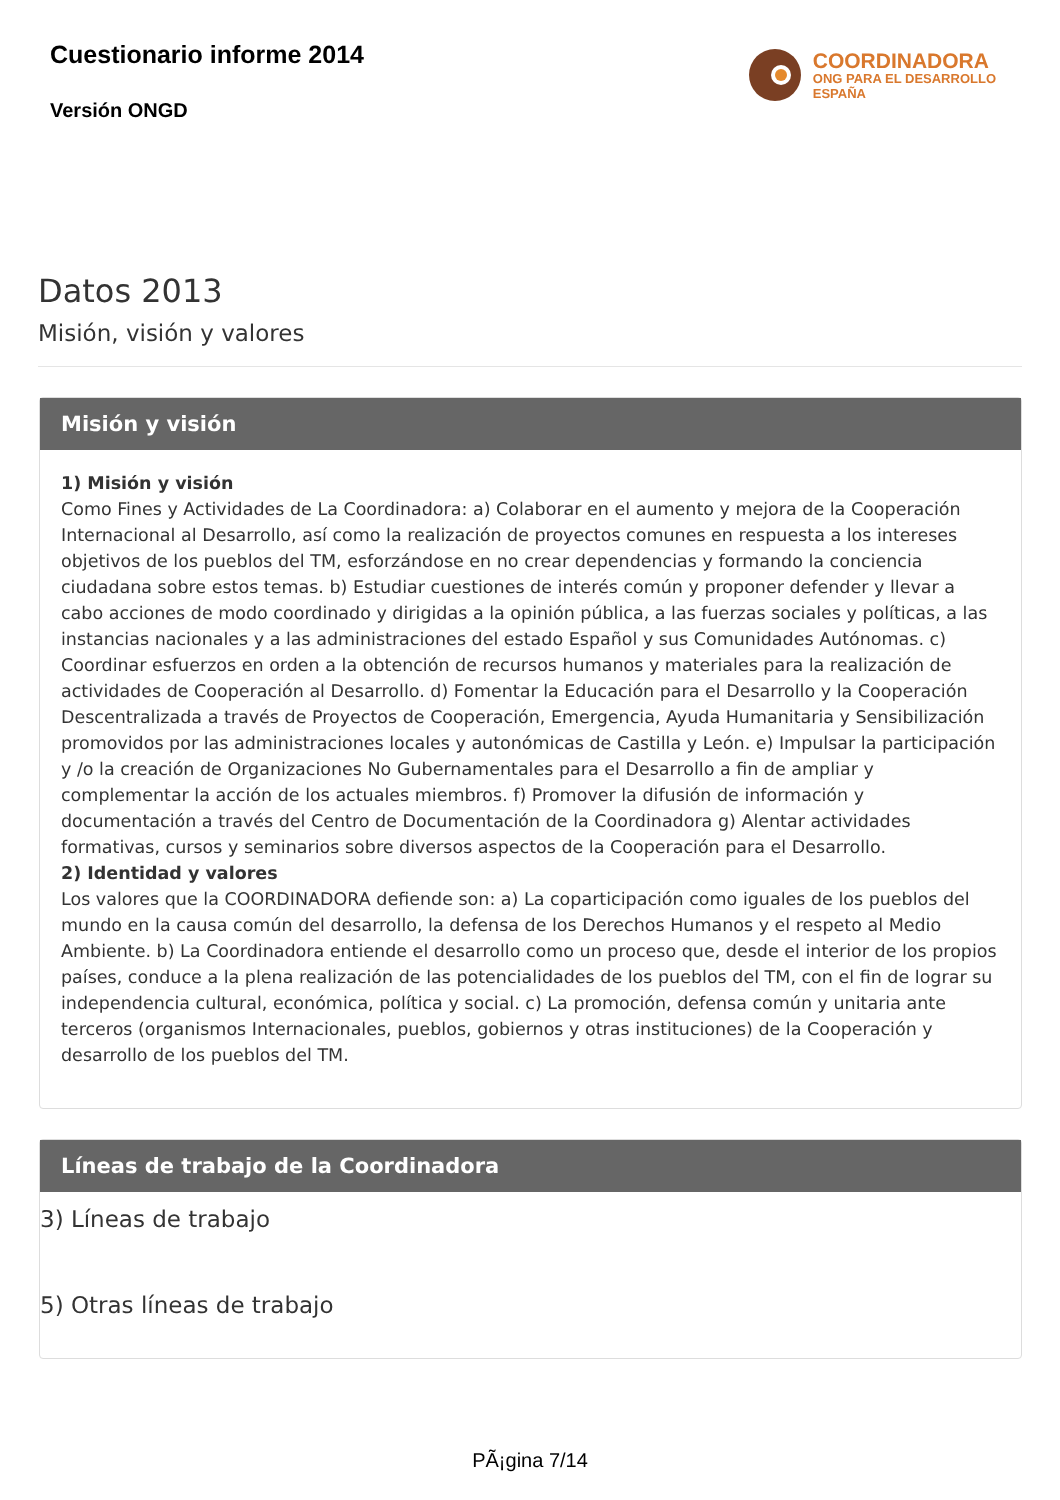Cuestionario informe 2014
Versión ONGD
COORDINADORA
ONG PARA EL DESARROLLO
ESPAÑA
Datos 2013
Misión, visión y valores
Misión y visión
1) Misión y visión
Como Fines y Actividades de La Coordinadora: a) Colaborar en el aumento y mejora de la Cooperación Internacional al Desarrollo, así como la realización de proyectos comunes en respuesta a los intereses objetivos de los pueblos del TM, esforzándose en no crear dependencias y formando la conciencia ciudadana sobre estos temas. b) Estudiar cuestiones de interés común y proponer defender y llevar a cabo acciones de modo coordinado y dirigidas a la opinión pública, a las fuerzas sociales y políticas, a las instancias nacionales y a las administraciones del estado Español y sus Comunidades Autónomas. c) Coordinar esfuerzos en orden a la obtención de recursos humanos y materiales para la realización de actividades de Cooperación al Desarrollo. d) Fomentar la Educación para el Desarrollo y la Cooperación Descentralizada a través de Proyectos de Cooperación, Emergencia, Ayuda Humanitaria y Sensibilización promovidos por las administraciones locales y autonómicas de Castilla y León. e) Impulsar la participación y /o la creación de Organizaciones No Gubernamentales para el Desarrollo a fin de ampliar y complementar la acción de los actuales miembros. f) Promover la difusión de información y documentación a través del Centro de Documentación de la Coordinadora g) Alentar actividades formativas, cursos y seminarios sobre diversos aspectos de la Cooperación para el Desarrollo.
2) Identidad y valores
Los valores que la COORDINADORA defiende son: a) La coparticipación como iguales de los pueblos del mundo en la causa común del desarrollo, la defensa de los Derechos Humanos y el respeto al Medio Ambiente. b) La Coordinadora entiende el desarrollo como un proceso que, desde el interior de los propios países, conduce a la plena realización de las potencialidades de los pueblos del TM, con el fin de lograr su independencia cultural, económica, política y social. c) La promoción, defensa común y unitaria ante terceros (organismos Internacionales, pueblos, gobiernos y otras instituciones) de la Cooperación y desarrollo de los pueblos del TM.
Líneas de trabajo de la Coordinadora
3) Líneas de trabajo
5) Otras líneas de trabajo
PÃ¡gina 7/14